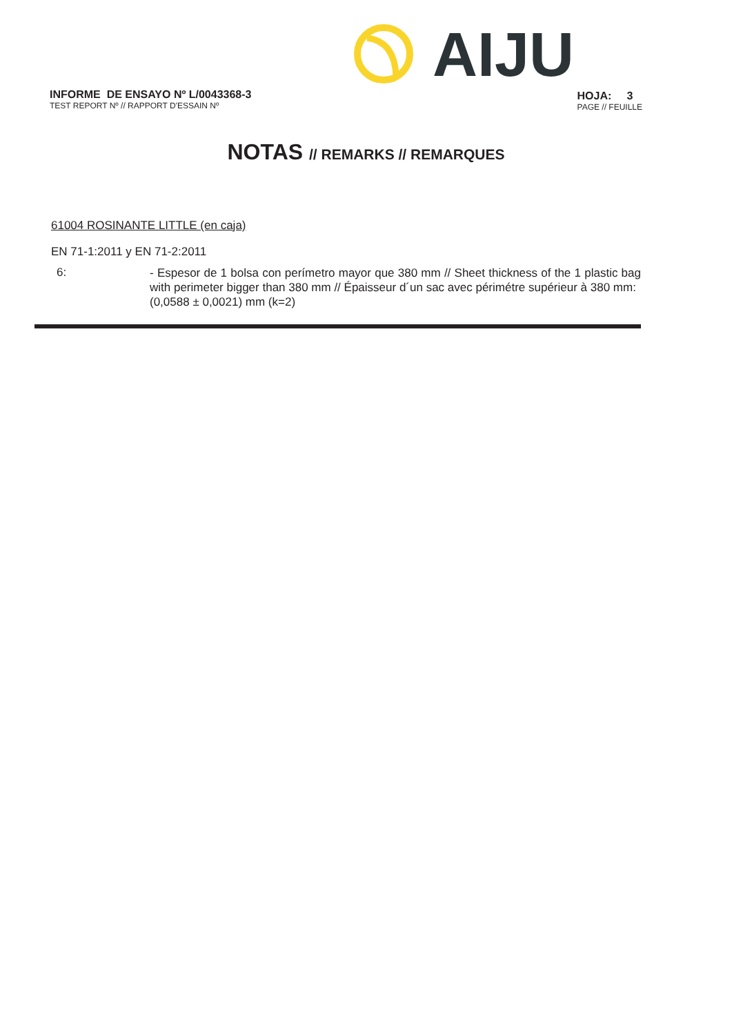AIJU
INFORME DE ENSAYO Nº L/0043368-3
TEST REPORT Nº // RAPPORT D'ESSAIN Nº
HOJA: 3
PAGE // FEUILLE
NOTAS // REMARKS // REMARQUES
61004 ROSINANTE LITTLE (en caja)
EN 71-1:2011 y EN 71-2:2011
6:
- Espesor de 1 bolsa con perímetro mayor que 380 mm // Sheet thickness of the 1 plastic bag with perimeter bigger than 380 mm // Épaisseur d´un sac avec périmétre supérieur à 380 mm:
(0,0588 ± 0,0021) mm (k=2)